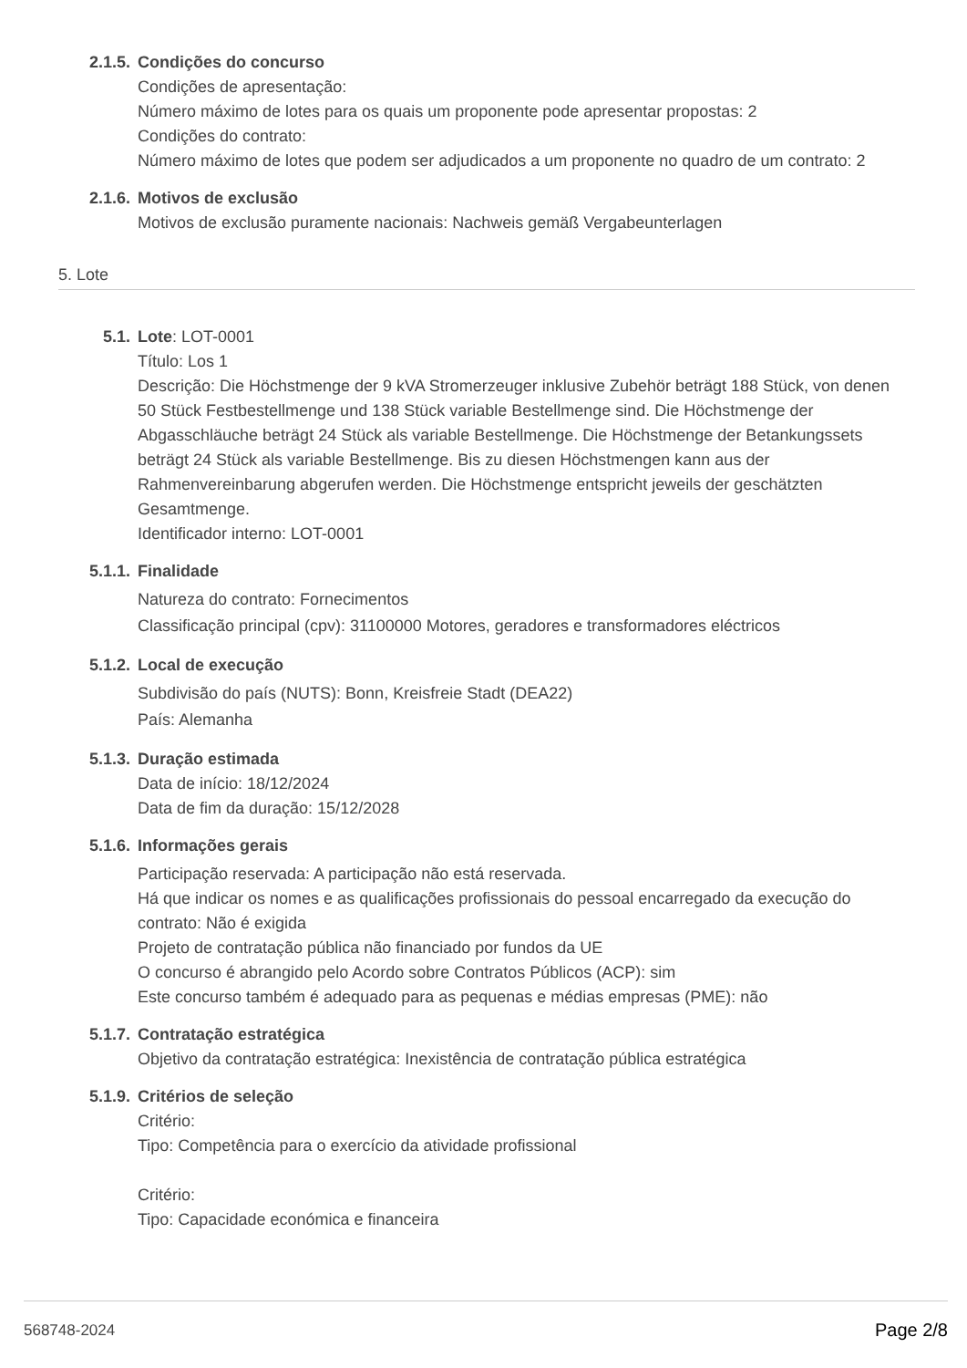2.1.5. Condições do concurso
Condições de apresentação:
Número máximo de lotes para os quais um proponente pode apresentar propostas: 2
Condições do contrato:
Número máximo de lotes que podem ser adjudicados a um proponente no quadro de um contrato: 2
2.1.6. Motivos de exclusão
Motivos de exclusão puramente nacionais: Nachweis gemäß Vergabeunterlagen
5. Lote
5.1. Lote: LOT-0001
Título: Los 1
Descrição: Die Höchstmenge der 9 kVA Stromerzeuger inklusive Zubehör beträgt 188 Stück, von denen 50 Stück Festbestellmenge und 138 Stück variable Bestellmenge sind. Die Höchstmenge der Abgasschläuche beträgt 24 Stück als variable Bestellmenge. Die Höchstmenge der Betankungssets beträgt 24 Stück als variable Bestellmenge. Bis zu diesen Höchstmengen kann aus der Rahmenvereinbarung abgerufen werden. Die Höchstmenge entspricht jeweils der geschätzten Gesamtmenge.
Identificador interno: LOT-0001
5.1.1. Finalidade
Natureza do contrato: Fornecimentos
Classificação principal (cpv): 31100000 Motores, geradores e transformadores eléctricos
5.1.2. Local de execução
Subdivisão do país (NUTS): Bonn, Kreisfreie Stadt (DEA22)
País: Alemanha
5.1.3. Duração estimada
Data de início: 18/12/2024
Data de fim da duração: 15/12/2028
5.1.6. Informações gerais
Participação reservada: A participação não está reservada.
Há que indicar os nomes e as qualificações profissionais do pessoal encarregado da execução do contrato: Não é exigida
Projeto de contratação pública não financiado por fundos da UE
O concurso é abrangido pelo Acordo sobre Contratos Públicos (ACP): sim
Este concurso também é adequado para as pequenas e médias empresas (PME): não
5.1.7. Contratação estratégica
Objetivo da contratação estratégica: Inexistência de contratação pública estratégica
5.1.9. Critérios de seleção
Critério:
Tipo: Competência para o exercício da atividade profissional
Critério:
Tipo: Capacidade económica e financeira
568748-2024 Page 2/8